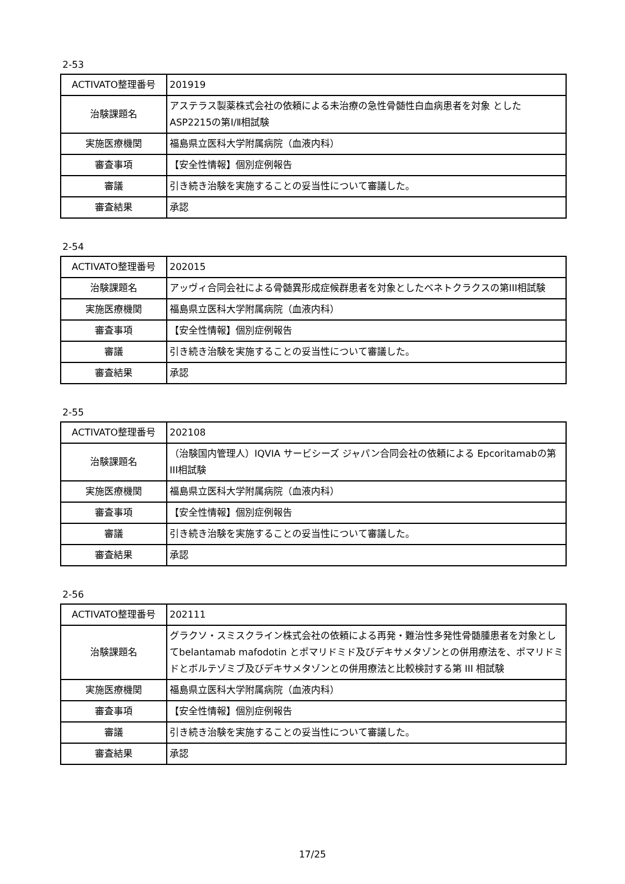2-53
| ACTIVATO整理番号 | 201919 |
| 治験課題名 | アステラス製薬株式会社の依頼による未治療の急性骨髄性白血病患者を対象 としたASP2215の第Ⅰ/Ⅱ相試験 |
| 実施医療機関 | 福島県立医科大学附属病院（血液内科） |
| 審査事項 | 【安全性情報】個別症例報告 |
| 審議 | 引き続き治験を実施することの妥当性について審議した。 |
| 審査結果 | 承認 |
2-54
| ACTIVATO整理番号 | 202015 |
| 治験課題名 | アッヴィ合同会社による骨髄異形成症候群患者を対象としたベネトクラクスの第III相試験 |
| 実施医療機関 | 福島県立医科大学附属病院（血液内科） |
| 審査事項 | 【安全性情報】個別症例報告 |
| 審議 | 引き続き治験を実施することの妥当性について審議した。 |
| 審査結果 | 承認 |
2-55
| ACTIVATO整理番号 | 202108 |
| 治験課題名 | （治験国内管理人）IQVIA サービシーズ ジャパン合同会社の依頼による Epcoritamabの第III相試験 |
| 実施医療機関 | 福島県立医科大学附属病院（血液内科） |
| 審査事項 | 【安全性情報】個別症例報告 |
| 審議 | 引き続き治験を実施することの妥当性について審議した。 |
| 審査結果 | 承認 |
2-56
| ACTIVATO整理番号 | 202111 |
| 治験課題名 | グラクソ・スミスクライン株式会社の依頼による再発・難治性多発性骨髄腫患者を対象としてbelantamab mafodotin とポマリドミド及びデキサメタゾンとの併用療法を、ポマリドミドとボルテゾミブ及びデキサメタゾンとの併用療法と比較検討する第 III 相試験 |
| 実施医療機関 | 福島県立医科大学附属病院（血液内科） |
| 審査事項 | 【安全性情報】個別症例報告 |
| 審議 | 引き続き治験を実施することの妥当性について審議した。 |
| 審査結果 | 承認 |
17/25